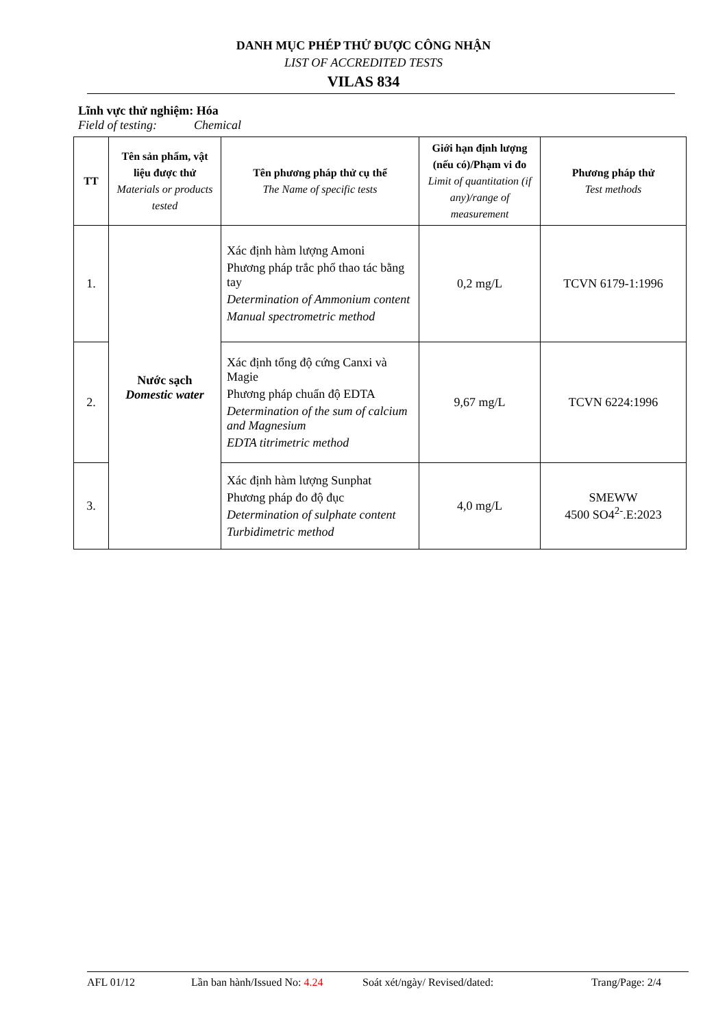DANH MỤC PHÉP THỬ ĐƯỢC CÔNG NHẬN
LIST OF ACCREDITED TESTS
VILAS 834
Lĩnh vực thử nghiệm: Hóa
Field of testing: Chemical
| TT | Tên sản phẩm, vật liệu được thử Materials or products tested | Tên phương pháp thử cụ thể The Name of specific tests | Giới hạn định lượng (nếu có)/Phạm vi đo Limit of quantitation (if any)/range of measurement | Phương pháp thử Test methods |
| --- | --- | --- | --- | --- |
| 1. | Nước sạch Domestic water | Xác định hàm lượng Amoni Phương pháp trắc phổ thao tác bằng tay Determination of Ammonium content Manual spectrometric method | 0,2 mg/L | TCVN 6179-1:1996 |
| 2. | | Xác định tổng độ cứng Canxi và Magie Phương pháp chuẩn độ EDTA Determination of the sum of calcium and Magnesium EDTA titrimetric method | 9,67 mg/L | TCVN 6224:1996 |
| 3. | | Xác định hàm lượng Sunphat Phương pháp đo độ đục Determination of sulphate content Turbidimetric method | 4,0 mg/L | SMEWW 4500 SO4<sup>2-</sup>.E:2023 |
AFL 01/12 Lần ban hành/Issued No: 4.24 Soát xét/ngày/ Revised/dated: Trang/Page: 2/4